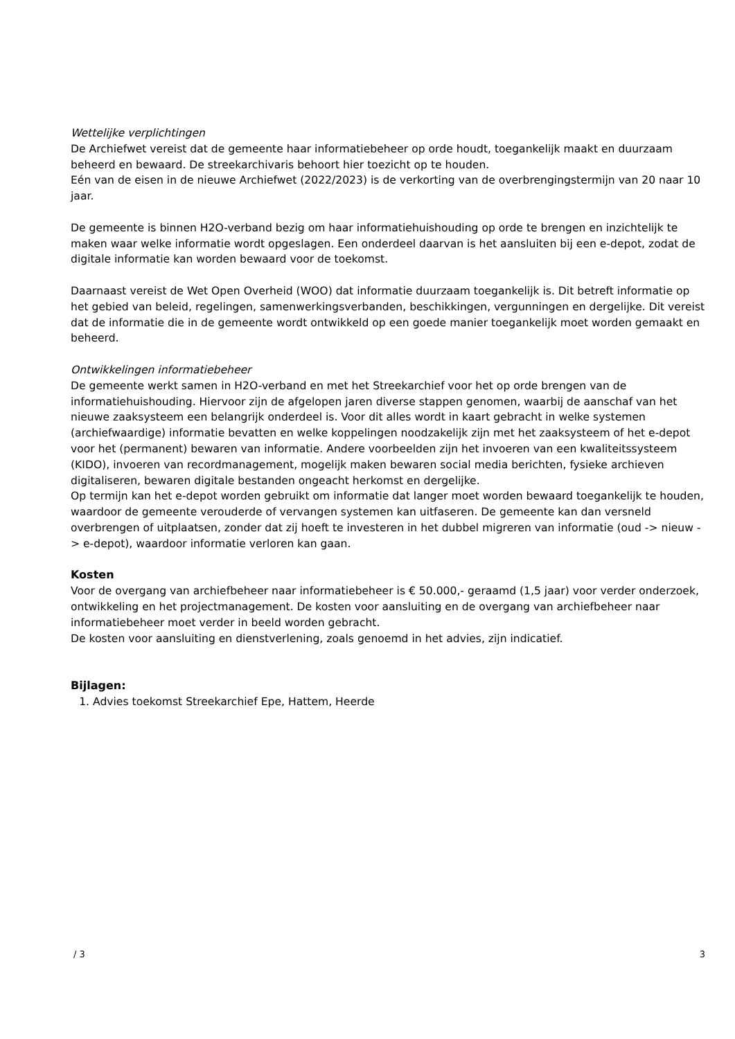Wettelijke verplichtingen
De Archiefwet vereist dat de gemeente haar informatiebeheer op orde houdt, toegankelijk maakt en duurzaam beheerd en bewaard. De streekarchivaris behoort hier toezicht op te houden.
Eén van de eisen in de nieuwe Archiefwet (2022/2023) is de verkorting van de overbrengingstermijn van 20 naar 10 jaar.
De gemeente is binnen H2O-verband bezig om haar informatiehuishouding op orde te brengen en inzichtelijk te maken waar welke informatie wordt opgeslagen. Een onderdeel daarvan is het aansluiten bij een e-depot, zodat de digitale informatie kan worden bewaard voor de toekomst.
Daarnaast vereist de Wet Open Overheid (WOO) dat informatie duurzaam toegankelijk is. Dit betreft informatie op het gebied van beleid, regelingen, samenwerkingsverbanden, beschikkingen, vergunningen en dergelijke. Dit vereist dat de informatie die in de gemeente wordt ontwikkeld op een goede manier toegankelijk moet worden gemaakt en beheerd.
Ontwikkelingen informatiebeheer
De gemeente werkt samen in H2O-verband en met het Streekarchief voor het op orde brengen van de informatiehuishouding. Hiervoor zijn de afgelopen jaren diverse stappen genomen, waarbij de aanschaf van het nieuwe zaaksysteem een belangrijk onderdeel is. Voor dit alles wordt in kaart gebracht in welke systemen (archiefwaardige) informatie bevatten en welke koppelingen noodzakelijk zijn met het zaaksysteem of het e-depot voor het (permanent) bewaren van informatie. Andere voorbeelden zijn het invoeren van een kwaliteitssysteem (KIDO), invoeren van recordmanagement, mogelijk maken bewaren social media berichten, fysieke archieven digitaliseren, bewaren digitale bestanden ongeacht herkomst en dergelijke.
Op termijn kan het e-depot worden gebruikt om informatie dat langer moet worden bewaard toegankelijk te houden, waardoor de gemeente verouderde of vervangen systemen kan uitfaseren. De gemeente kan dan versneld overbrengen of uitplaatsen, zonder dat zij hoeft te investeren in het dubbel migreren van informatie (oud -> nieuw -> e-depot), waardoor informatie verloren kan gaan.
Kosten
Voor de overgang van archiefbeheer naar informatiebeheer is € 50.000,- geraamd (1,5 jaar) voor verder onderzoek, ontwikkeling en het projectmanagement. De kosten voor aansluiting en de overgang van archiefbeheer naar informatiebeheer moet verder in beeld worden gebracht.
De kosten voor aansluiting en dienstverlening, zoals genoemd in het advies, zijn indicatief.
Bijlagen:
1. Advies toekomst Streekarchief Epe, Hattem, Heerde
/ 3 3